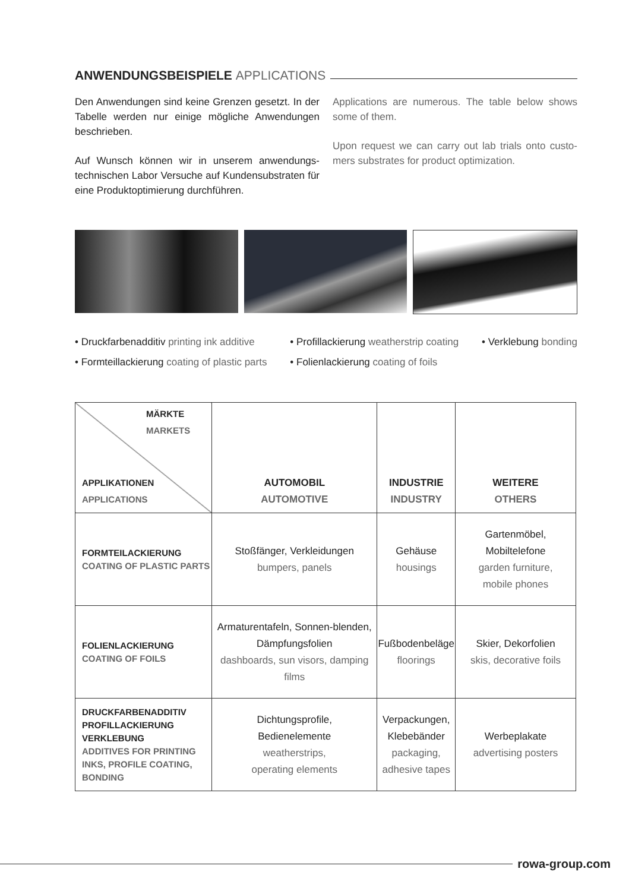ANWENDUNGSBEISPIELE APPLICATIONS
Den Anwendungen sind keine Grenzen gesetzt. In der Tabelle werden nur einige mögliche Anwendungen beschrieben.
Auf Wunsch können wir in unserem anwendungs-technischen Labor Versuche auf Kundensubstraten für eine Produktoptimierung durchführen.
Applications are numerous. The table below shows some of them.
Upon request we can carry out lab trials onto custo-mers substrates for product optimization.
• Druckfarbenadditiv printing ink additive
• Formteillackierung coating of plastic parts
• Profillackierung weatherstrip coating
• Folienlackierung coating of foils
• Verklebung bonding
| MÄRKTE MARKETS APPLIKATIONEN APPLICATIONS | AUTOMOBIL AUTOMOTIVE | INDUSTRIE INDUSTRY | WEITERE OTHERS |
| --- | --- | --- | --- |
| FORMTEILACKIERUNG COATING OF PLASTIC PARTS | Stoßfänger, Verkleidungen bumpers, panels | Gehäuse housings | Gartenmöbel, Mobiltelefone garden furniture, mobile phones |
| FOLIENLACKIERUNG COATING OF FOILS | Armaturentafeln, Sonnen-blenden, Dämpfungsfolien dashboards, sun visors, damping films | Fußbodenbeläge floorings | Skier, Dekorfolien skis, decorative foils |
| DRUCKFARBENADDITIV PROFILLACKIERUNG VERKLEBUNG ADDITIVES FOR PRINTING INKS, PROFILE COATING, BONDING | Dichtungsprofile, Bedienelemente weatherstrips, operating elements | Verpackungen, Klebebänder packaging, adhesive tapes | Werbeplakate advertising posters |
rowa-group.com